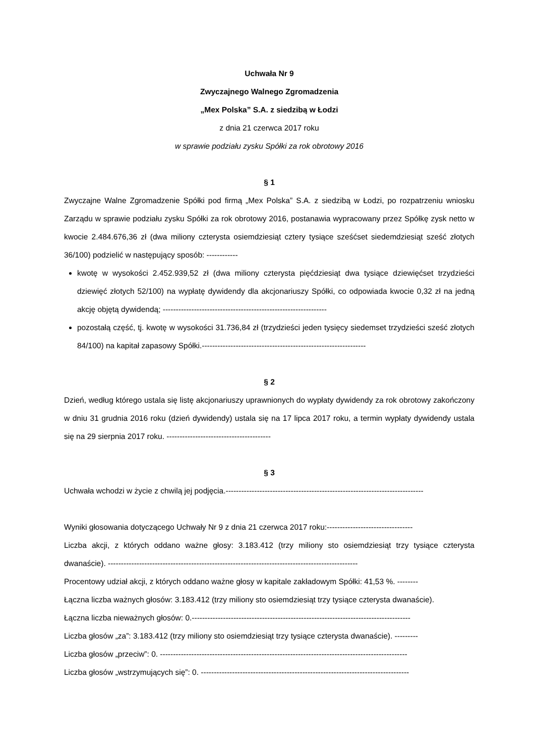Uchwała Nr 9
Zwyczajnego Walnego Zgromadzenia
„Mex Polska” S.A. z siedzibą w Łodzi
z dnia 21 czerwca 2017 roku
w sprawie podziału zysku Spółki za rok obrotowy 2016
§ 1
Zwyczajne Walne Zgromadzenie Spółki pod firmą „Mex Polska” S.A. z siedzibą w Łodzi, po rozpatrzeniu wniosku Zarządu w sprawie podziału zysku Spółki za rok obrotowy 2016, postanawia wypracowany przez Spółkę zysk netto w kwocie 2.484.676,36 zł (dwa miliony czterysta osiemdziesiąt cztery tysiące sześćset siedemdziesiąt sześć złotych 36/100) podzielić w następujący sposób: ------------
kwotę w wysokości 2.452.939,52 zł (dwa miliony czterysta pięćdziesiąt dwa tysiące dziewięćset trzydzieści dziewięć złotych 52/100) na wypłatę dywidendy dla akcjonariuszy Spółki, co odpowiada kwocie 0,32 zł na jedną akcję objętą dywidendą; ---------------------------------------------------------------
pozostałą część, tj. kwotę w wysokości 31.736,84 zł (trzydzieści jeden tysięcy siedemset trzydzieści sześć złotych 84/100) na kapitał zapasowy Spółki.---------------------------------------------------------------
§ 2
Dzień, według którego ustala się listę akcjonariuszy uprawnionych do wypłaty dywidendy za rok obrotowy zakończony w dniu 31 grudnia 2016 roku (dzień dywidendy) ustala się na 17 lipca 2017 roku, a termin wypłaty dywidendy ustala się na 29 sierpnia 2017 roku. ----------------------------------------
§ 3
Uchwała wchodzi w życie z chwilą jej podjęcia.----------------------------------------------------------------------------
Wyniki głosowania dotyczącego Uchwały Nr 9 z dnia 21 czerwca 2017 roku:---------------------------------
Liczba akcji, z których oddano ważne głosy: 3.183.412 (trzy miliony sto osiemdziesiąt trzy tysiące czterysta dwanaście). ------------------------------------------------------------------------------------------------
Procentowy udział akcji, z których oddano ważne głosy w kapitale zakładowym Spółki: 41,53 %. --------
Łączna liczba ważnych głosów: 3.183.412 (trzy miliony sto osiemdziesiąt trzy tysiące czterysta dwanaście).
Łączna liczba nieważnych głosów: 0.------------------------------------------------------------------------------------
Liczba głosów „za”: 3.183.412 (trzy miliony sto osiemdziesiąt trzy tysiące czterysta dwanaście). ---------
Liczba głosów „przeciw”: 0. -----------------------------------------------------------------------------------------------
Liczba głosów „wstrzymujących się”: 0. --------------------------------------------------------------------------------